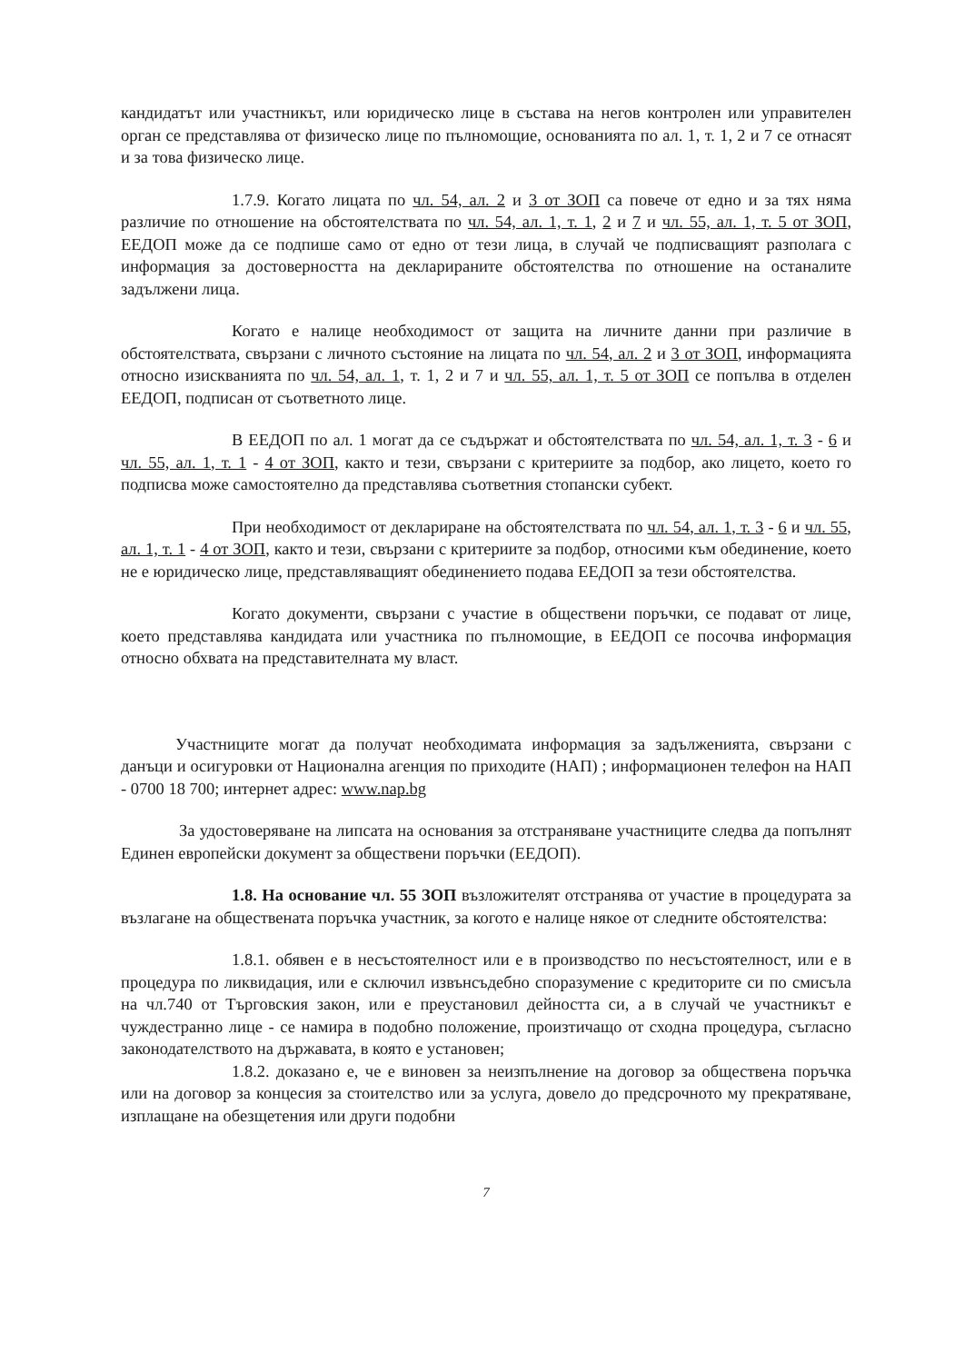кандидатът или участникът, или юридическо лице в състава на негов контролен или управителен орган се представлява от физическо лице по пълномощие, основанията по ал. 1, т. 1, 2 и 7 се отнасят и за това физическо лице.
1.7.9. Когато лицата по чл. 54, ал. 2 и 3 от ЗОП са повече от едно и за тях няма различие по отношение на обстоятелствата по чл. 54, ал. 1, т. 1, 2 и 7 и чл. 55, ал. 1, т. 5 от ЗОП, ЕЕДОП може да се подпише само от едно от тези лица, в случай че подписващият разполага с информация за достоверността на декларираните обстоятелства по отношение на останалите задължени лица.
Когато е налице необходимост от защита на личните данни при различие в обстоятелствата, свързани с личното състояние на лицата по чл. 54, ал. 2 и 3 от ЗОП, информацията относно изискванията по чл. 54, ал. 1, т. 1, 2 и 7 и чл. 55, ал. 1, т. 5 от ЗОП се попълва в отделен ЕЕДОП, подписан от съответното лице.
В ЕЕДОП по ал. 1 могат да се съдържат и обстоятелствата по чл. 54, ал. 1, т. 3 - 6 и чл. 55, ал. 1, т. 1 - 4 от ЗОП, както и тези, свързани с критериите за подбор, ако лицето, което го подписва може самостоятелно да представлява съответния стопански субект.
При необходимост от деклариране на обстоятелствата по чл. 54, ал. 1, т. 3 - 6 и чл. 55, ал. 1, т. 1 - 4 от ЗОП, както и тези, свързани с критериите за подбор, относими към обединение, което не е юридическо лице, представляващият обединението подава ЕЕДОП за тези обстоятелства.
Когато документи, свързани с участие в обществени поръчки, се подават от лице, което представлява кандидата или участника по пълномощие, в ЕЕДОП се посочва информация относно обхвата на представителната му власт.
Участниците могат да получат необходимата информация за задълженията, свързани с данъци и осигуровки от Национална агенция по приходите (НАП) ; информационен телефон на НАП - 0700 18 700; интернет адрес: www.nap.bg
За удостоверяване на липсата на основания за отстраняване участниците следва да попълнят Единен европейски документ за обществени поръчки (ЕЕДОП).
1.8. На основание чл. 55 ЗОП възложителят отстранява от участие в процедурата за възлагане на обществената поръчка участник, за когото е налице някое от следните обстоятелства:
1.8.1. обявен е в несъстоятелност или е в производство по несъстоятелност, или е в процедура по ликвидация, или е сключил извънсъдебно споразумение с кредиторите си по смисъла на чл.740 от Търговския закон, или е преустановил дейността си, а в случай че участникът е чуждестранно лице - се намира в подобно положение, произтичащо от сходна процедура, съгласно законодателството на държавата, в която е установен;
1.8.2. доказано е, че е виновен за неизпълнение на договор за обществена поръчка или на договор за концесия за стоителство или за услуга, довело до предсрочното му прекратяване, изплащане на обезщетения или други подобни
7